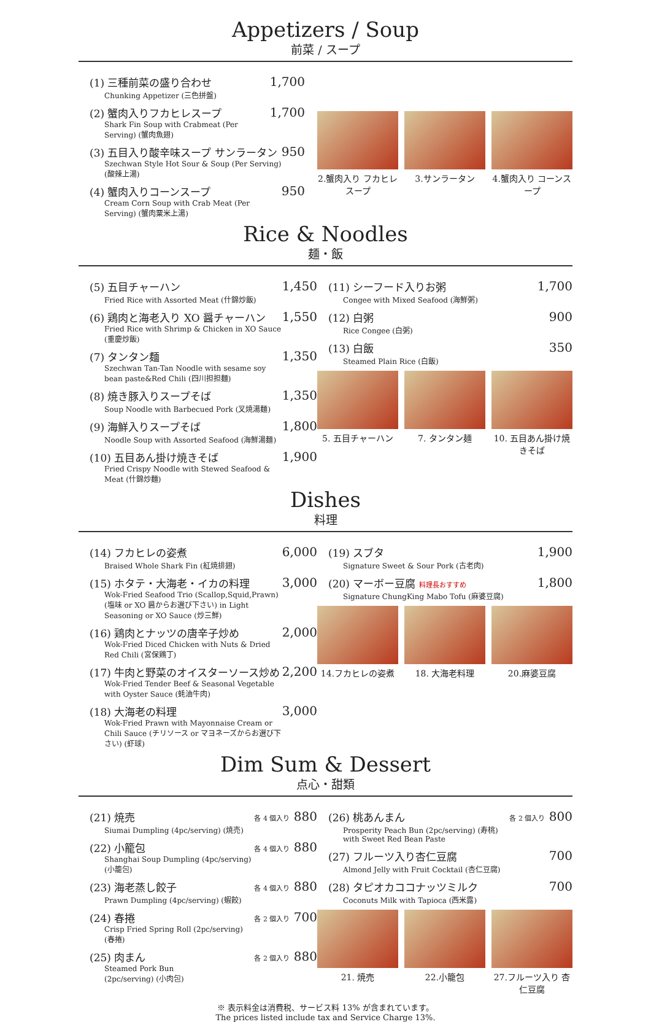Appetizers / Soup
前菜 / スープ
(1) 三種前菜の盛り合わせ
Chunking Appetizer (三色拼盤)
1,700
(2) 蟹肉入りフカヒレスープ
Shark Fin Soup with Crabmeat (Per Serving) (蟹肉魚翅)
1,700
(3) 五目入り酸辛味スープ サンラータン
Szechwan Style Hot Sour & Soup (Per Serving) (酸辣上湯)
950
(4) 蟹肉入りコーンスープ
Cream Corn Soup with Crab Meat (Per Serving) (蟹肉粟米上湯)
950
2.蟹肉入り フカヒレスープ
3.サンラータン 4.蟹肉入り コーンスープ
Rice & Noodles
麺・飯
(5) 五目チャーハン
Fried Rice with Assorted Meat (什錦炒飯)
1,450
(6) 鶏肉と海老入り XO 醤チャーハン
Fried Rice with Shrimp & Chicken in XO Sauce (重慶炒飯)
1,550
(7) タンタン麺
Szechwan Tan-Tan Noodle with sesame soy bean paste&Red Chili (四川担担麺)
1,350
(8) 焼き豚入りスープそば
Soup Noodle with Barbecued Pork (叉焼湯麺)
1,350
(9) 海鮮入りスープそば
Noodle Soup with Assorted Seafood (海鮮湯麺)
1,800
(10) 五目あん掛け焼きそば
Fried Crispy Noodle with Stewed Seafood & Meat (什錦炒麺)
1,900
(11) シーフード入りお粥
Congee with Mixed Seafood (海鮮粥)
1,700
(12) 白粥
Rice Congee (白粥)
900
(13) 白飯
Steamed Plain Rice (白飯)
350
5. 五目チャーハン 7. タンタン麺 10. 五目あん掛け焼きそば
Dishes
料理
(14) フカヒレの姿煮
Braised Whole Shark Fin (紅焼排翅)
6,000
(15) ホタテ・大海老・イカの料理
Wok-Fried Seafood Trio (Scallop,Squid,Prawn) (塩味 or XO 醤からお選び下さい) in Light Seasoning or XO Sauce (炒三鮮)
3,000
(16) 鶏肉とナッツの唐辛子炒め
Wok-Fried Diced Chicken with Nuts & Dried Red Chili (宮保鶏丁)
2,000
(17) 牛肉と野菜のオイスターソース炒め
Wok-Fried Tender Beef & Seasonal Vegetable with Oyster Sauce (蚝油牛肉)
2,200
(18) 大海老の料理
Wok-Fried Prawn with Mayonnaise Cream or Chili Sauce (チリソース or マヨネーズからお選び下さい) (虾球)
3,000
(19) スブタ
Signature Sweet & Sour Pork (古老肉)
1,900
(20) マーボー豆腐 料理長おすすめ
Signature ChungKing Mabo Tofu (麻婆豆腐)
1,800
14.フカヒレの姿煮 18. 大海老料理 20.麻婆豆腐
Dim Sum & Dessert
点心・甜類
(21) 焼売
Siumai Dumpling (4pc/serving) (焼売)
各 4 個入り 880
(22) 小籠包
Shanghai Soup Dumpling (4pc/serving) (小籠包)
各 4 個入り 880
(23) 海老蒸し餃子
Prawn Dumpling (4pc/serving) (蝦餃)
各 4 個入り 880
(24) 春捲
Crisp Fried Spring Roll (2pc/serving) (春捲)
各 2 個入り 700
(25) 肉まん
Steamed Pork Bun
(2pc/serving) (小肉包)
各 2 個入り 880
(26) 桃あんまん
Prosperity Peach Bun (2pc/serving) (寿桃)
with Sweet Red Bean Paste
各 2 個入り 800
(27) フルーツ入り杏仁豆腐
Almond Jelly with Fruit Cocktail (杏仁豆腐)
700
(28) タピオカココナッツミルク
Coconuts Milk with Tapioca (西米露)
700
21. 焼売 22.小籠包 27.フルーツ入り 杏仁豆腐
※ 表示料金は消費税、サービス料 13% が含まれています。
The prices listed include tax and Service Charge 13%.